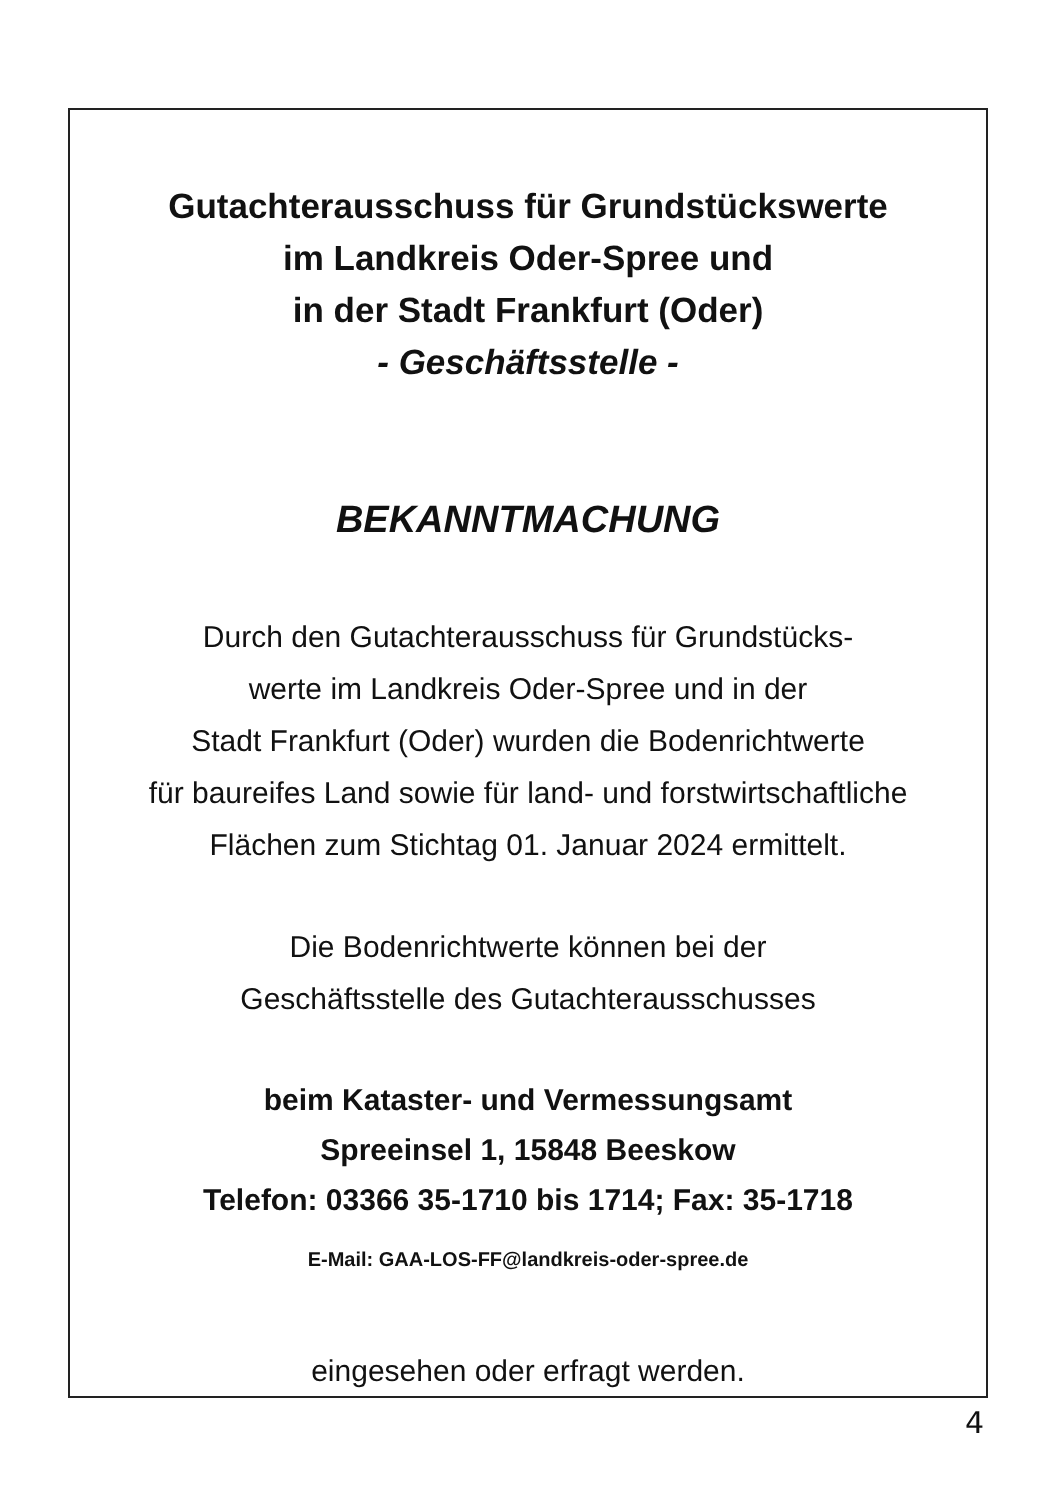Gutachterausschuss für Grundstückswerte
im Landkreis Oder-Spree und
in der Stadt Frankfurt (Oder)
- Geschäftsstelle -
BEKANNTMACHUNG
Durch den Gutachterausschuss für Grundstücks-
werte im Landkreis Oder-Spree und in der
Stadt Frankfurt (Oder) wurden die Bodenrichtwerte
für baureifes Land sowie für land- und forstwirtschaftliche
Flächen zum Stichtag 01. Januar 2024 ermittelt.
Die Bodenrichtwerte können bei der
Geschäftsstelle des Gutachterausschusses
beim Kataster- und Vermessungsamt
Spreeinsel 1, 15848 Beeskow
Telefon: 03366 35-1710 bis 1714; Fax: 35-1718
E-Mail: GAA-LOS-FF@landkreis-oder-spree.de
eingesehen oder erfragt werden.
4